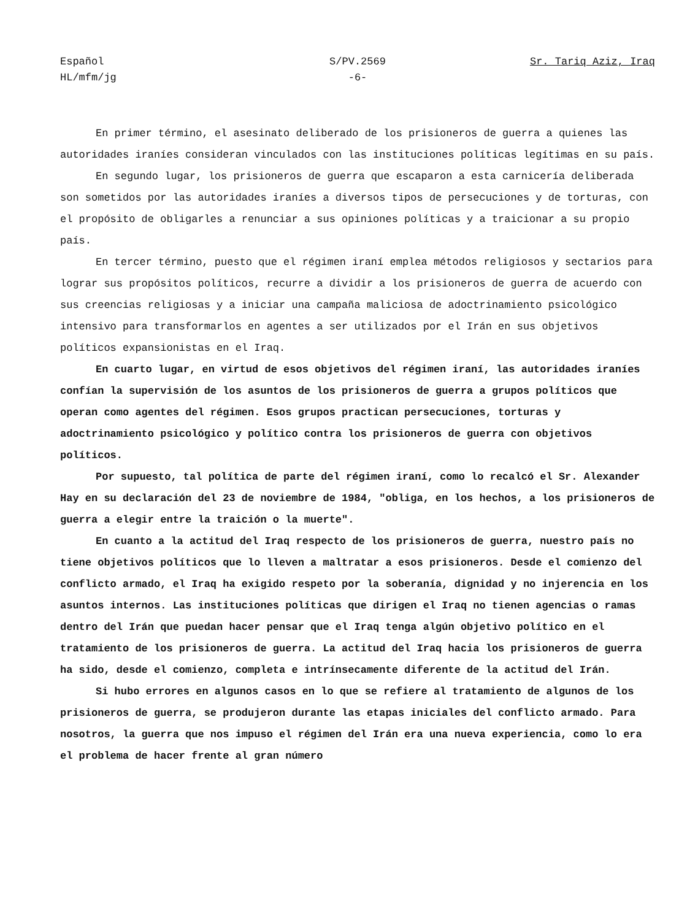Español
HL/mfm/jg
S/PV.2569
-6-
Sr. Tariq Aziz, Iraq
En primer término, el asesinato deliberado de los prisioneros de guerra a quienes las autoridades iraníes consideran vinculados con las instituciones políticas legítimas en su país.
En segundo lugar, los prisioneros de guerra que escaparon a esta carnicería deliberada son sometidos por las autoridades iraníes a diversos tipos de persecuciones y de torturas, con el propósito de obligarles a renunciar a sus opiniones políticas y a traicionar a su propio país.
En tercer término, puesto que el régimen iraní emplea métodos religiosos y sectarios para lograr sus propósitos políticos, recurre a dividir a los prisioneros de guerra de acuerdo con sus creencias religiosas y a iniciar una campaña maliciosa de adoctrinamiento psicológico intensivo para transformarlos en agentes a ser utilizados por el Irán en sus objetivos políticos expansionistas en el Iraq.
En cuarto lugar, en virtud de esos objetivos del régimen iraní, las autoridades iraníes confían la supervisión de los asuntos de los prisioneros de guerra a grupos políticos que operan como agentes del régimen. Esos grupos practican persecuciones, torturas y adoctrinamiento psicológico y político contra los prisioneros de guerra con objetivos políticos.
Por supuesto, tal política de parte del régimen iraní, como lo recalcó el Sr. Alexander Hay en su declaración del 23 de noviembre de 1984, "obliga, en los hechos, a los prisioneros de guerra a elegir entre la traición o la muerte".
En cuanto a la actitud del Iraq respecto de los prisioneros de guerra, nuestro país no tiene objetivos políticos que lo lleven a maltratar a esos prisioneros. Desde el comienzo del conflicto armado, el Iraq ha exigido respeto por la soberanía, dignidad y no injerencia en los asuntos internos. Las instituciones políticas que dirigen el Iraq no tienen agencias o ramas dentro del Irán que puedan hacer pensar que el Iraq tenga algún objetivo político en el tratamiento de los prisioneros de guerra. La actitud del Iraq hacia los prisioneros de guerra ha sido, desde el comienzo, completa e intrínsecamente diferente de la actitud del Irán.
Si hubo errores en algunos casos en lo que se refiere al tratamiento de algunos de los prisioneros de guerra, se produjeron durante las etapas iniciales del conflicto armado. Para nosotros, la guerra que nos impuso el régimen del Irán era una nueva experiencia, como lo era el problema de hacer frente al gran número